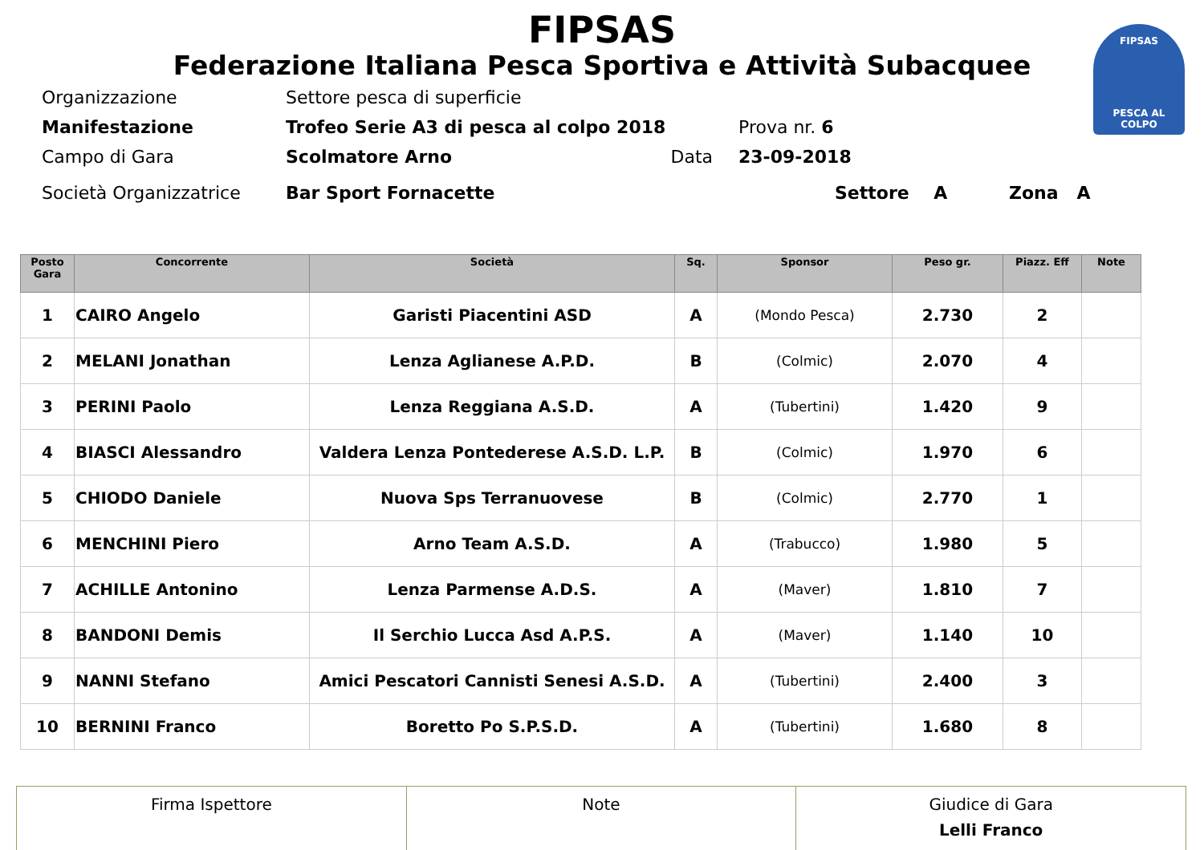FIPSAS
PESCA AL COLPO
FIPSAS
Federazione Italiana Pesca Sportiva e Attività Subacquee
| Organizzazione | Settore pesca di superficie | | |
| Manifestazione | Trofeo Serie A3 di pesca al colpo 2018 | | Prova nr. 6 |
| Campo di Gara | Scolmatore Arno | Data | 23-09-2018 |
| Società Organizzatrice | Bar Sport Fornacette | | Settore A Zona A |
| Posto Gara | Concorrente | Società | Sq. | Sponsor | Peso gr. | Piazz. Eff | Note |
| --- | --- | --- | --- | --- | --- | --- | --- |
| 1 | CAIRO Angelo | Garisti Piacentini ASD | A | (Mondo Pesca) | 2.730 | 2 | |
| 2 | MELANI Jonathan | Lenza Aglianese A.P.D. | B | (Colmic) | 2.070 | 4 | |
| 3 | PERINI Paolo | Lenza Reggiana A.S.D. | A | (Tubertini) | 1.420 | 9 | |
| 4 | BIASCI Alessandro | Valdera Lenza Pontederese A.S.D. L.P. | B | (Colmic) | 1.970 | 6 | |
| 5 | CHIODO Daniele | Nuova Sps Terranuovese | B | (Colmic) | 2.770 | 1 | |
| 6 | MENCHINI Piero | Arno Team A.S.D. | A | (Trabucco) | 1.980 | 5 | |
| 7 | ACHILLE Antonino | Lenza Parmense A.D.S. | A | (Maver) | 1.810 | 7 | |
| 8 | BANDONI Demis | Il Serchio Lucca Asd A.P.S. | A | (Maver) | 1.140 | 10 | |
| 9 | NANNI Stefano | Amici Pescatori Cannisti Senesi A.S.D. | A | (Tubertini) | 2.400 | 3 | |
| 10 | BERNINI Franco | Boretto Po S.P.S.D. | A | (Tubertini) | 1.680 | 8 | |
| Firma Ispettore | Note | Giudice di Gara Lelli Franco |